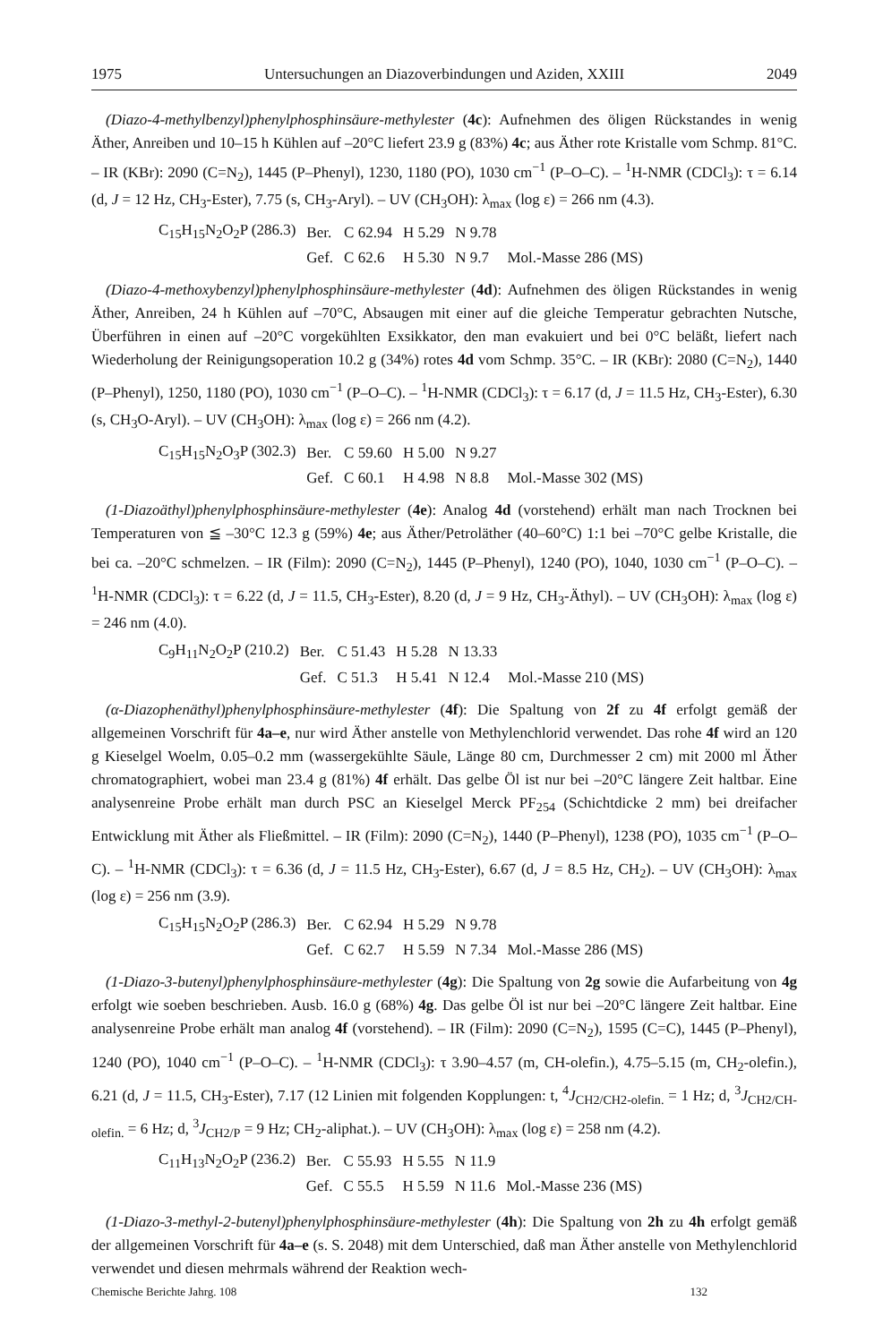1975 Untersuchungen an Diazoverbindungen und Aziden, XXIII 2049
(Diazo-4-methylbenzyl)phenylphosphinsäure-methylester (4c): Aufnehmen des öligen Rückstandes in wenig Äther, Anreiben und 10–15 h Kühlen auf –20°C liefert 23.9 g (83%) 4c; aus Äther rote Kristalle vom Schmp. 81°C. – IR (KBr): 2090 (C=N<sub>2</sub>), 1445 (P–Phenyl), 1230, 1180 (PO), 1030 cm<sup>−1</sup> (P–O–C). – <sup>1</sup>H-NMR (CDCl<sub>3</sub>): τ = 6.14 (d, J = 12 Hz, CH<sub>3</sub>-Ester), 7.75 (s, CH<sub>3</sub>-Aryl). – UV (CH<sub>3</sub>OH): λ<sub>max</sub> (log ε) = 266 nm (4.3).
| C<sub>15</sub>H<sub>15</sub>N<sub>2</sub>O<sub>2</sub>P (286.3) | Ber. | C 62.94 | H 5.29 | N 9.78 | |
| | Gef. | C 62.6 | H 5.30 | N 9.7 | Mol.-Masse 286 (MS) |
(Diazo-4-methoxybenzyl)phenylphosphinsäure-methylester (4d): Aufnehmen des öligen Rückstandes in wenig Äther, Anreiben, 24 h Kühlen auf –70°C, Absaugen mit einer auf die gleiche Temperatur gebrachten Nutsche, Überführen in einen auf –20°C vorgekühlten Exsikkator, den man evakuiert und bei 0°C beläßt, liefert nach Wiederholung der Reinigungsoperation 10.2 g (34%) rotes 4d vom Schmp. 35°C. – IR (KBr): 2080 (C=N<sub>2</sub>), 1440 (P–Phenyl), 1250, 1180 (PO), 1030 cm<sup>−1</sup> (P–O–C). – <sup>1</sup>H-NMR (CDCl<sub>3</sub>): τ = 6.17 (d, J = 11.5 Hz, CH<sub>3</sub>-Ester), 6.30 (s, CH<sub>3</sub>O-Aryl). – UV (CH<sub>3</sub>OH): λ<sub>max</sub> (log ε) = 266 nm (4.2).
| C<sub>15</sub>H<sub>15</sub>N<sub>2</sub>O<sub>3</sub>P (302.3) | Ber. | C 59.60 | H 5.00 | N 9.27 | |
| | Gef. | C 60.1 | H 4.98 | N 8.8 | Mol.-Masse 302 (MS) |
(1-Diazoäthyl)phenylphosphinsäure-methylester (4e): Analog 4d (vorstehend) erhält man nach Trocknen bei Temperaturen von ≦ –30°C 12.3 g (59%) 4e; aus Äther/Petroläther (40–60°C) 1:1 bei –70°C gelbe Kristalle, die bei ca. –20°C schmelzen. – IR (Film): 2090 (C=N<sub>2</sub>), 1445 (P–Phenyl), 1240 (PO), 1040, 1030 cm<sup>−1</sup> (P–O–C). – <sup>1</sup>H-NMR (CDCl<sub>3</sub>): τ = 6.22 (d, J = 11.5, CH<sub>3</sub>-Ester), 8.20 (d, J = 9 Hz, CH<sub>3</sub>-Äthyl). – UV (CH<sub>3</sub>OH): λ<sub>max</sub> (log ε) = 246 nm (4.0).
| C<sub>9</sub>H<sub>11</sub>N<sub>2</sub>O<sub>2</sub>P (210.2) | Ber. | C 51.43 | H 5.28 | N 13.33 | |
| | Gef. | C 51.3 | H 5.41 | N 12.4 | Mol.-Masse 210 (MS) |
(α-Diazophenäthyl)phenylphosphinsäure-methylester (4f): Die Spaltung von 2f zu 4f erfolgt gemäß der allgemeinen Vorschrift für 4a–e, nur wird Äther anstelle von Methylenchlorid verwendet. Das rohe 4f wird an 120 g Kieselgel Woelm, 0.05–0.2 mm (wassergekühlte Säule, Länge 80 cm, Durchmesser 2 cm) mit 2000 ml Äther chromatographiert, wobei man 23.4 g (81%) 4f erhält. Das gelbe Öl ist nur bei –20°C längere Zeit haltbar. Eine analysenreine Probe erhält man durch PSC an Kieselgel Merck PF<sub>254</sub> (Schichtdicke 2 mm) bei dreifacher Entwicklung mit Äther als Fließmittel. – IR (Film): 2090 (C=N<sub>2</sub>), 1440 (P–Phenyl), 1238 (PO), 1035 cm<sup>−1</sup> (P–O–C). – <sup>1</sup>H-NMR (CDCl<sub>3</sub>): τ = 6.36 (d, J = 11.5 Hz, CH<sub>3</sub>-Ester), 6.67 (d, J = 8.5 Hz, CH<sub>2</sub>). – UV (CH<sub>3</sub>OH): λ<sub>max</sub> (log ε) = 256 nm (3.9).
| C<sub>15</sub>H<sub>15</sub>N<sub>2</sub>O<sub>2</sub>P (286.3) | Ber. | C 62.94 | H 5.29 | N 9.78 | |
| | Gef. | C 62.7 | H 5.59 | N 7.34 | Mol.-Masse 286 (MS) |
(1-Diazo-3-butenyl)phenylphosphinsäure-methylester (4g): Die Spaltung von 2g sowie die Aufarbeitung von 4g erfolgt wie soeben beschrieben. Ausb. 16.0 g (68%) 4g. Das gelbe Öl ist nur bei –20°C längere Zeit haltbar. Eine analysenreine Probe erhält man analog 4f (vorstehend). – IR (Film): 2090 (C=N<sub>2</sub>), 1595 (C=C), 1445 (P–Phenyl), 1240 (PO), 1040 cm<sup>−1</sup> (P–O–C). – <sup>1</sup>H-NMR (CDCl<sub>3</sub>): τ 3.90–4.57 (m, CH-olefin.), 4.75–5.15 (m, CH<sub>2</sub>-olefin.), 6.21 (d, J = 11.5, CH<sub>3</sub>-Ester), 7.17 (12 Linien mit folgenden Kopplungen: t, <sup>4</sup>J<sub>CH2/CH2-olefin.</sub> = 1 Hz; d, <sup>3</sup>J<sub>CH2/CH-olefin.</sub> = 6 Hz; d, <sup>3</sup>J<sub>CH2/P</sub> = 9 Hz; CH<sub>2</sub>-aliphat.). – UV (CH<sub>3</sub>OH): λ<sub>max</sub> (log ε) = 258 nm (4.2).
| C<sub>11</sub>H<sub>13</sub>N<sub>2</sub>O<sub>2</sub>P (236.2) | Ber. | C 55.93 | H 5.55 | N 11.9 | |
| | Gef. | C 55.5 | H 5.59 | N 11.6 | Mol.-Masse 236 (MS) |
(1-Diazo-3-methyl-2-butenyl)phenylphosphinsäure-methylester (4h): Die Spaltung von 2h zu 4h erfolgt gemäß der allgemeinen Vorschrift für 4a–e (s. S. 2048) mit dem Unterschied, daß man Äther anstelle von Methylenchlorid verwendet und diesen mehrmals während der Reaktion wech-
Chemische Berichte Jahrg. 108 132